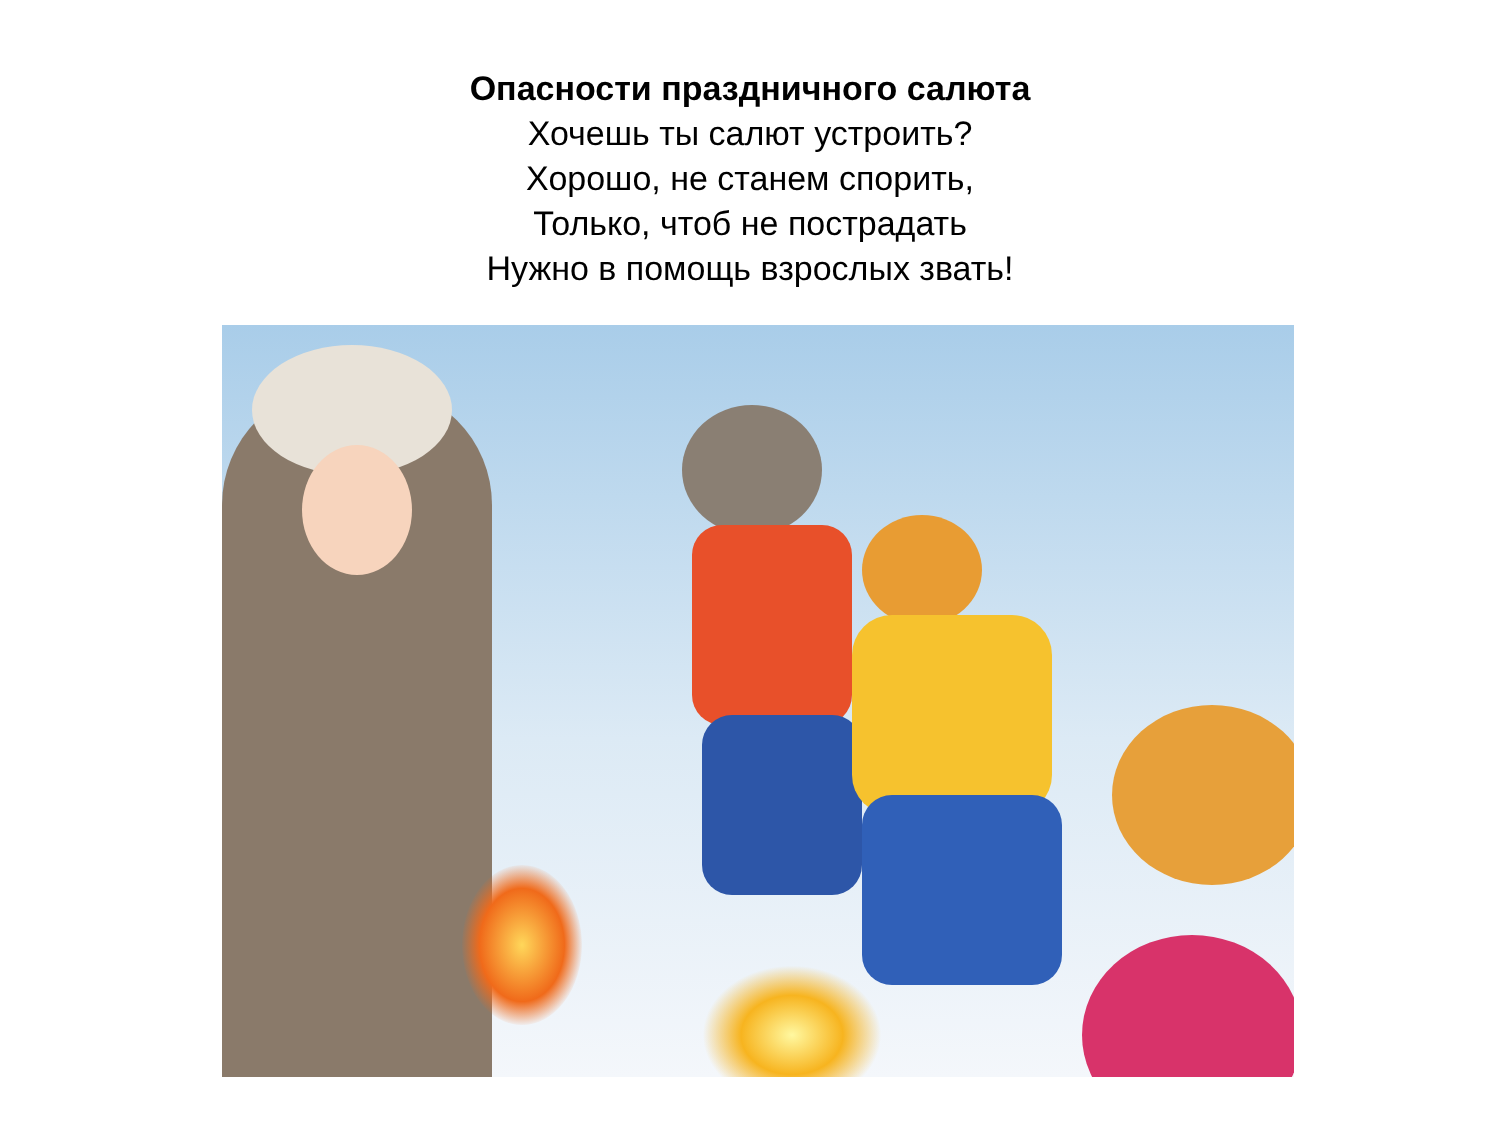Опасности праздничного салюта
Хочешь ты салют устроить?
Хорошо, не станем спорить,
Только, чтоб не пострадать
Нужно в помощь взрослых звать!